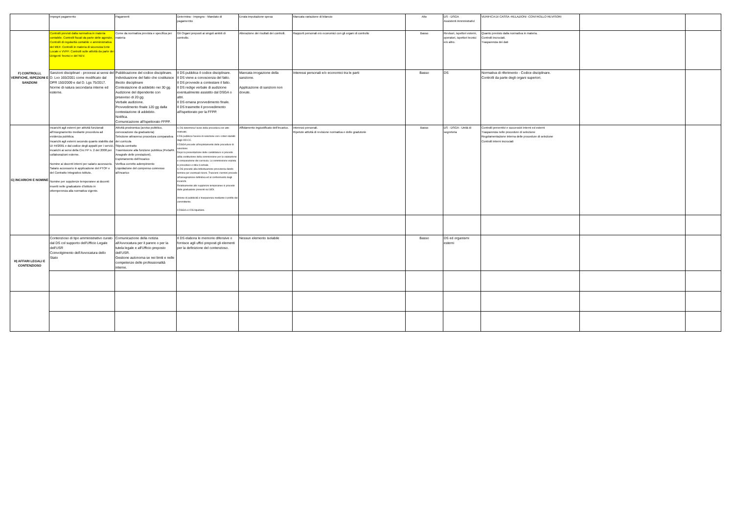| | Impegni pagamento | Pagamenti | Determina - Impegno - Mandato di pagamernto | Errata imputazione spesa | Mancata variazione di bilancio | Alto | DS - DSGA Assistenti Ammnistrativi | VERIFICA DI CASSA -RELAZIONI -CONTROLLO REVISORI | | |
| F) CONTROLLI, VERIFICHE, ISPEZIONI E SANZIONI | Controlli previsti dalla normativa in materia contabile. Controlli fiscali da parte delle agenzie. Controlli di regolarità contabile e amministrativa del MEF. Controlli in materia di sicurezza Ente Locale e VVFF. Controlli sulle attività da parte dei Dirigenti Tecnici e del NEV. | Come da normativa prevista e specifica per materia | Gli Organi preposti ai singoli ambiti di controllo. | Alterazione dei risultati dei controlli. | Rapporti personali e/o economici con gli organi di controllo | Basso | Revisori, ispettori esterni, operatori, ispettori tecnici e/o altro. | Quanto previsto dalla normativa in materia. Controlli incrociati. Trasparenza dei dati | | |
| | Sanzioni disciplinari - processi ai sensi del D. Lvo 165/2001 come modificato dal DPR 150/2009 e dal D. Lgs 75/2017. Norme di natura secondaria interne ed esterne. | Pubblicazione del codice disciplinare. Individuazione del fatto che costituisce illecito disciplinare Contestazione di addebito nei 30 gg. Audizione del dipendente con preavviso di 20 gg. Verbale audizione. Provvedimento finale 120 gg dalla contestazione di addebito. Notifica. Comunicazione all'Ispettorato FFPP. | Il DS pubblica il codice disciplinare. Il DS viene a conoscenza del fatto. Il DS provvede a contestare il fatto. Il DS redige verbale di audizione eventualmente assistito dal DSGA o altri. Il DS emana provvedimento finale. Il DS trasmette il provvedimento all'Ispettorato per la FFPP. | Mancata irrogazione della sanzione. Applicazione di sanzioni non dovute. | Interessi personali e/o economici tra le parti | Basso | DS | Normativa di riferimento - Codice disciplinare. Controlli da parte degli organi superiori. | | |
| G) INCARICHI E NOMINE | Incarichi agli esterni per attività funzionali all'insegnamento mediante procedura ad evidenza pubblica. Incarichi agli esterni secondo quanto stabilito dal DI 44/2001 e dal codice degli appalti per i servizi, incarichi ai sensi della Circ FP n. 2 del 2008 per collaborazioni esterne. Nomine ai docenti interni per salario accessorio. Salario accessorio in applicazione del PTOF e del Contratto Integrativo Istituto. Nomine per supplenze temporanee ai docenti inseriti nelle graduatorie d'istituto in ottemperenza alla normativa vigente. | Attività prodromica (avviso pubblico, convocazione da graduatoria) Selezione attraverso procedura comparativa dei curricula Stipula contratto Trasmissione alla funzione pubblica (PerlaPA Anagrafe delle prestazioni). Espletamento dell'incarico Verifica corretto adempimento Liquidazione del compenso connesso all'incarico | IL DS determina l'avvio della procedura con atto motivato. Il DS pubblica l'avviso di selezione con i criteri stabiliti dagli OO.CC. Il DSGA procede all'espletamento delle procedure di selezione. Dopo la presentazione delle candidature si procede alòla costituzione della commissione per la valutazione e comparazione dei curricula. La commissione espleta le procedure e stila il verbale. IL DS procede alla individuazione provvisoria dando termine per eventuali ricorsi. Trascorsi i termini procede all'assegnazione definitiva ed al conferimento degli incarichi. Relativamente alle supplenze temporanee si procede dalle graduatorie presenti sul SIDI. Azione di pubblicità e trasparenza mediante il profilo del committente. Il DSGA e il DS liquidano. | Affidamento ingiustificato dell'incarico. | Interessi personali. Ripetute attività di revisione normativa e delle gradutorie | Basso | DS - DSGA - Unità di segreteria | Controlli preventivi e successivi interni ed esterni Trasparenza nelle procedure di selezione Regolamentazione interna delle procedure di selezione Controlli interni incrociati | | |
| H) AFFARI LEGALI E CONTENZIOSO | Contenzioso di tipo amministrativo curato dal DS col supporto dell'Ufficio Legale dell'USR Coinvolgimento dell'Avvocatura dello Stato | Comunicazione della notizia all'Avvocatura per il parere o per la tutela legale e all'Ufficio preposto dell'USR. Gestione autonoma se nei limiti e nelle competenze delle professionalità interne. | Il DS elabora le memorie difensive o fornisce agli uffici preposti gli elementi per la definizione del contenzioso. | Nessun elemento isolabile | | Basso | DS ed organismi esterni | | | |